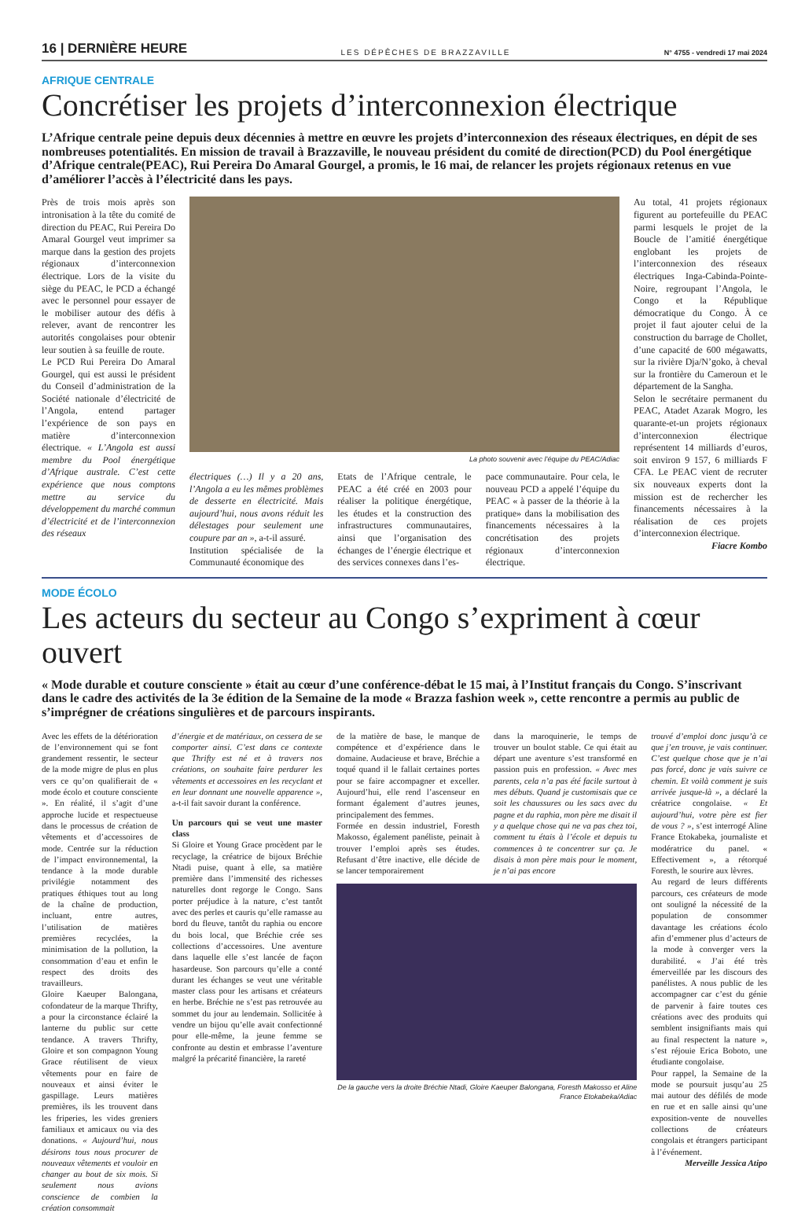16 | DERNIÈRE HEURE LES DÉPÊCHES DE BRAZZAVILLE N° 4755 - vendredi 17 mai 2024
AFRIQUE CENTRALE
Concrétiser les projets d’interconnexion électrique
L’Afrique centrale peine depuis deux décennies à mettre en œuvre les projets d’interconnexion des réseaux électriques, en dépit de ses nombreuses potentialités. En mission de travail à Brazzaville, le nouveau président du comité de direction(PCD) du Pool énergétique d’Afrique centrale(PEAC), Rui Pereira Do Amaral Gourgel, a promis, le 16 mai, de relancer les projets régionaux retenus en vue d’améliorer l’accès à l’électricité dans les pays.
Près de trois mois après son intronisation à la tête du comité de direction du PEAC, Rui Pereira Do Amaral Gourgel veut imprimer sa marque dans la gestion des projets régionaux d’interconnexion électrique. Lors de la visite du siège du PEAC, le PCD a échangé avec le personnel pour essayer de le mobiliser autour des défis à relever, avant de rencontrer les autorités congolaises pour obtenir leur soutien à sa feuille de route.
Le PCD Rui Pereira Do Amaral Gourgel, qui est aussi le président du Conseil d’administration de la Société nationale d’électricité de l’Angola, entend partager l’expérience de son pays en matière d’interconnexion électrique. « L’Angola est aussi membre du Pool énergétique d’Afrique australe. C’est cette expérience que nous comptons mettre au service du développement du marché commun d’électricité et de l’interconnexion des réseaux
La photo souvenir avec l’équipe du PEAC/Adiac
électriques (…) Il y a 20 ans, l’Angola a eu les mêmes problèmes de desserte en électricité. Mais aujourd’hui, nous avons réduit les délestages pour seulement une coupure par an », a-t-il assuré.
Institution spécialisée de la Communauté économique des
Etats de l’Afrique centrale, le PEAC a été créé en 2003 pour réaliser la politique énergétique, les études et la construction des infrastructures communautaires, ainsi que l’organisation des échanges de l’énergie électrique et des services connexes dans l’es-
pace communautaire. Pour cela, le nouveau PCD a appelé l’équipe du PEAC « à passer de la théorie à la pratique» dans la mobilisation des financements nécessaires à la concrétisation des projets régionaux d’interconnexion électrique.
Au total, 41 projets régionaux figurent au portefeuille du PEAC parmi lesquels le projet de la Boucle de l’amitié énergétique englobant les projets de l’interconnexion des réseaux électriques Inga-Cabinda-Pointe-Noire, regroupant l’Angola, le Congo et la République démocratique du Congo. À ce projet il faut ajouter celui de la construction du barrage de Chollet, d’une capacité de 600 mégawatts, sur la rivière Dja/N’goko, à cheval sur la frontière du Cameroun et le département de la Sangha.
Selon le secrétaire permanent du PEAC, Atadet Azarak Mogro, les quarante-et-un projets régionaux d’interconnexion électrique représentent 14 milliards d’euros, soit environ 9 157, 6 milliards F CFA. Le PEAC vient de recruter six nouveaux experts dont la mission est de rechercher les financements nécessaires à la réalisation de ces projets d’interconnexion électrique.
Fiacre Kombo
MODE ÉCOLO
Les acteurs du secteur au Congo s’expriment à cœur ouvert
« Mode durable et couture consciente » était au cœur d’une conférence-débat le 15 mai, à l’Institut français du Congo. S’inscrivant dans le cadre des activités de la 3e édition de la Semaine de la mode « Brazza fashion week », cette rencontre a permis au public de s’imprégner de créations singulières et de parcours inspirants.
Avec les effets de la détérioration de l’environnement qui se font grandement ressentir, le secteur de la mode migre de plus en plus vers ce qu’on qualifierait de « mode écolo et couture consciente ». En réalité, il s’agit d’une approche lucide et respectueuse dans le processus de création de vêtements et d’accessoires de mode. Centrée sur la réduction de l’impact environnemental, la tendance à la mode durable privilégie notamment des pratiques éthiques tout au long de la chaîne de production, incluant, entre autres, l’utilisation de matières premières recyclées, la minimisation de la pollution, la consommation d’eau et enfin le respect des droits des travailleurs.
Gloire Kaeuper Balongana, cofondateur de la marque Thrifty, a pour la circonstance éclairé la lanterne du public sur cette tendance. A travers Thrifty, Gloire et son compagnon Young Grace réutilisent de vieux vêtements pour en faire de nouveaux et ainsi éviter le gaspillage. Leurs matières premières, ils les trouvent dans les friperies, les vides greniers familiaux et amicaux ou via des donations. « Aujourd’hui, nous désirons tous nous procurer de nouveaux vêtements et vouloir en changer au bout de six mois. Si seulement nous avions conscience de combien la création consommait
d’énergie et de matériaux, on cessera de se comporter ainsi. C’est dans ce contexte que Thrifty est né et à travers nos créations, on souhaite faire perdurer les vêtements et accessoires en les recyclant et en leur donnant une nouvelle apparence », a-t-il fait savoir durant la conférence.
Un parcours qui se veut une master class
Si Gloire et Young Grace procèdent par le recyclage, la créatrice de bijoux Bréchie Ntadi puise, quant à elle, sa matière première dans l’immensité des richesses naturelles dont regorge le Congo. Sans porter préjudice à la nature, c’est tantôt avec des perles et cauris qu’elle ramasse au bord du fleuve, tantôt du raphia ou encore du bois local, que Bréchie crée ses collections d’accessoires. Une aventure dans laquelle elle s’est lancée de façon hasardeuse. Son parcours qu’elle a conté durant les échanges se veut une véritable master class pour les artisans et créateurs en herbe. Bréchie ne s’est pas retrouvée au sommet du jour au lendemain. Sollicitée à vendre un bijou qu’elle avait confectionné pour elle-même, la jeune femme se confronte au destin et embrasse l’aventure malgré la précarité financière, la rareté
de la matière de base, le manque de compétence et d’expérience dans le domaine. Audacieuse et brave, Bréchie a toqué quand il le fallait certaines portes pour se faire accompagner et exceller. Aujourd’hui, elle rend l’ascenseur en formant également d’autres jeunes, principalement des femmes.
Formée en dessin industriel, Foresth Makosso, également panéliste, peinait à trouver l’emploi après ses études. Refusant d’être inactive, elle décide de se lancer temporairement
dans la maroquinerie, le temps de trouver un boulot stable. Ce qui était au départ une aventure s’est transformé en passion puis en profession. « Avec mes parents, cela n’a pas été facile surtout à mes débuts. Quand je customisais que ce soit les chaussures ou les sacs avec du pagne et du raphia, mon père me disait il y a quelque chose qui ne va pas chez toi, comment tu étais à l’école et depuis tu commences à te concentrer sur ça. Je disais à mon père mais pour le moment, je n’ai pas encore
De la gauche vers la droite Bréchie Ntadi, Gloire Kaeuper Balongana, Foresth Makosso et Aline France Etokabeka/Adiac
trouvé d’emploi donc jusqu’à ce que j’en trouve, je vais continuer. C’est quelque chose que je n’ai pas forcé, donc je vais suivre ce chemin. Et voilà comment je suis arrivée jusque-là », a déclaré la créatrice congolaise. « Et aujourd’hui, votre père est fier de vous ? », s’est interrogé Aline France Etokabeka, journaliste et modératrice du panel. « Effectivement », a rétorqué Foresth, le sourire aux lèvres.
Au regard de leurs différents parcours, ces créateurs de mode ont souligné la nécessité de la population de consommer davantage les créations écolo afin d’emmener plus d’acteurs de la mode à converger vers la durabilité. « J’ai été très émerveillée par les discours des panélistes. A nous public de les accompagner car c’est du génie de parvenir à faire toutes ces créations avec des produits qui semblent insignifiants mais qui au final respectent la nature », s’est réjouie Erica Boboto, une étudiante congolaise.
Pour rappel, la Semaine de la mode se poursuit jusqu’au 25 mai autour des défilés de mode en rue et en salle ainsi qu’une exposition-vente de nouvelles collections de créateurs congolais et étrangers participant à l’événement.
Merveille Jessica Atipo